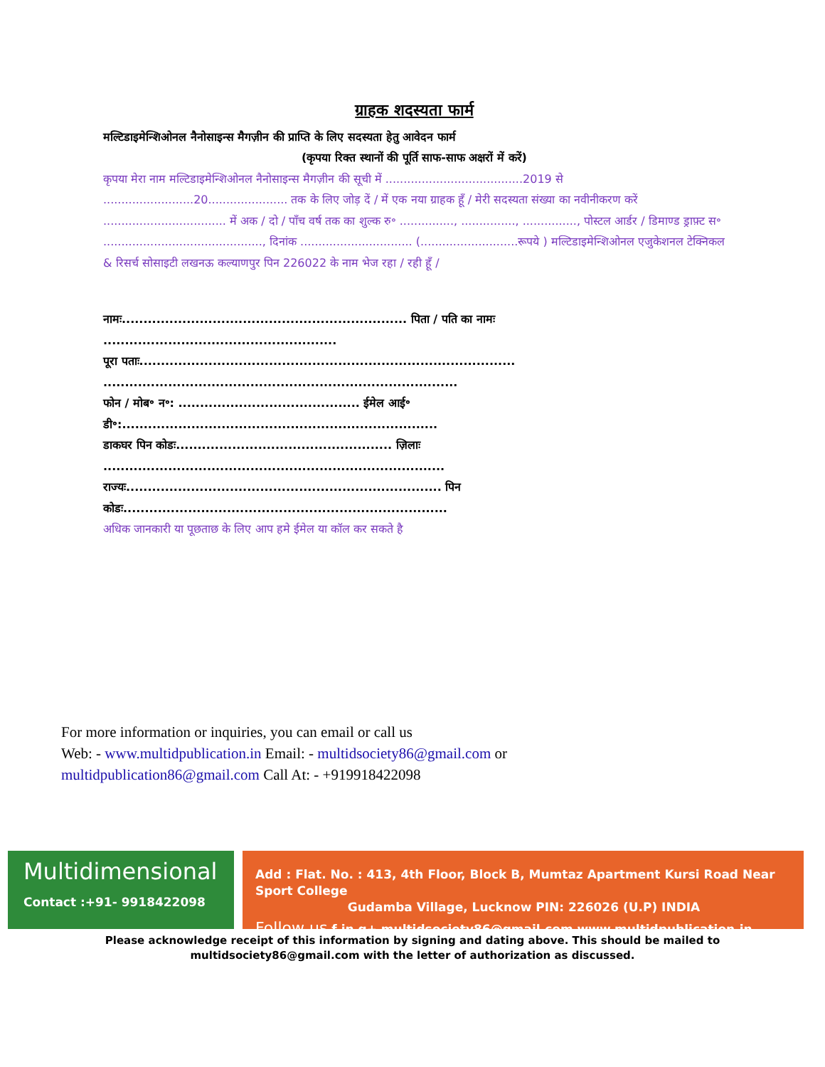ग्राहक शदस्यता फार्म
मल्टिडाइमेन्शिओनल नैनोसाइन्स मैगज़ीन की प्राप्ति के लिए सदस्यता हेतु आवेदन फार्म
(कृपया रिक्त स्थानों की पूर्ति साफ-साफ अक्षरों में करें)
कृपया मेरा नाम मल्टिडाइमेन्शिओनल नैनोसाइन्स मैगज़ीन की सूची में ......................................2019 से .........................20...................... तक के लिए जोड़ दें / में एक नया ग्राहक हूँ / मेरी सदस्यता संख्या का नवीनीकरण करें .................................. में अक / दो / पाँच वर्ष तक का शुल्क रु॰ ..............., ..............., ..............., पोस्टल आर्डर / डिमाण्ड ड्राफ़्ट स॰ ............................................, दिनांक ............................... (...........................रूपये ) मल्टिडाइमेन्शिओनल एजुकेशनल टेक्निकल & रिसर्च सोसाइटी लखनऊ कल्याणपुर पिन 226022 के नाम भेज रहा / रही हूँ /
नामः.................................................................. पिता / पति का नामः ......................................................
पूरा पताः....................................................................................... ..................................................................................
फोन / मोब॰ न॰: .......................................... ईमेल आई॰ डी॰:.........................................................................
डाकघर पिन कोडः.................................................. ज़िलाः ...............................................................................
राज्यः......................................................................... पिन कोडः...........................................................................
अधिक जानकारी या पूछताछ के लिए आप हमे ईमेल या कॉल कर सकते है
For more information or inquiries, you can email or call us
Web: - www.multidpublication.in Email: - multidsociety86@gmail.com or
multidpublication86@gmail.com Call At: - +919918422098
Multidimensional
Contact :+91- 9918422098
Add : Flat. No. : 413, 4th Floor, Block B, Mumtaz Apartment Kursi Road Near Sport College
Gudamba Village, Lucknow PIN: 226026 (U.P) INDIA
Follow us f in g+ multidsociety86@gmail.com www.multidpublication.in
Please acknowledge receipt of this information by signing and dating above. This should be mailed to
multidsociety86@gmail.com with the letter of authorization as discussed.